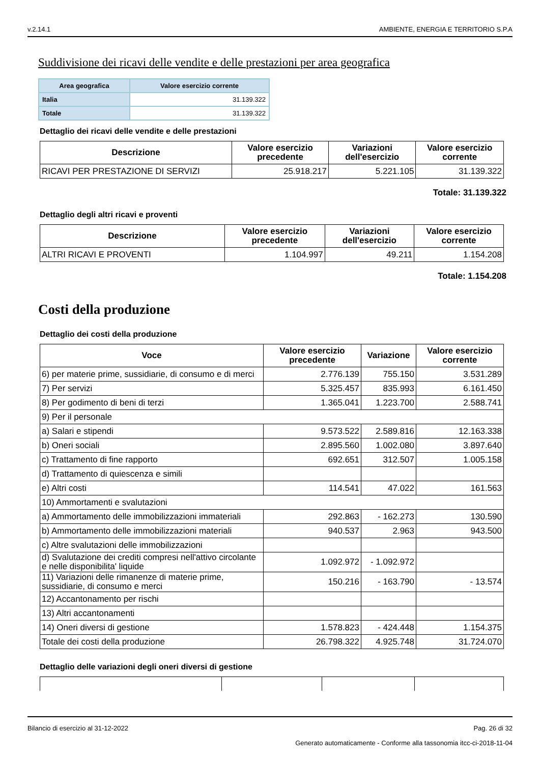v.2.14.1 AMBIENTE, ENERGIA E TERRITORIO S.P.A
Suddivisione dei ricavi delle vendite e delle prestazioni per area geografica
| Area geografica | Valore esercizio corrente |
| --- | --- |
| Italia | 31.139.322 |
| Totale | 31.139.322 |
Dettaglio dei ricavi delle vendite e delle prestazioni
| Descrizione | Valore esercizio precedente | Variazioni dell'esercizio | Valore esercizio corrente |
| --- | --- | --- | --- |
| RICAVI PER PRESTAZIONE DI SERVIZI | 25.918.217 | 5.221.105 | 31.139.322 |
Totale: 31.139.322
Dettaglio degli altri ricavi e proventi
| Descrizione | Valore esercizio precedente | Variazioni dell'esercizio | Valore esercizio corrente |
| --- | --- | --- | --- |
| ALTRI RICAVI E PROVENTI | 1.104.997 | 49.211 | 1.154.208 |
Totale: 1.154.208
Costi della produzione
Dettaglio dei costi della produzione
| Voce | Valore esercizio precedente | Variazione | Valore esercizio corrente |
| --- | --- | --- | --- |
| 6) per materie prime, sussidiarie, di consumo e di merci | 2.776.139 | 755.150 | 3.531.289 |
| 7) Per servizi | 5.325.457 | 835.993 | 6.161.450 |
| 8) Per godimento di beni di terzi | 1.365.041 | 1.223.700 | 2.588.741 |
| 9) Per il personale | | | |
| a) Salari e stipendi | 9.573.522 | 2.589.816 | 12.163.338 |
| b) Oneri sociali | 2.895.560 | 1.002.080 | 3.897.640 |
| c) Trattamento di fine rapporto | 692.651 | 312.507 | 1.005.158 |
| d) Trattamento di quiescenza e simili | | | |
| e) Altri costi | 114.541 | 47.022 | 161.563 |
| 10) Ammortamenti e svalutazioni | | | |
| a) Ammortamento delle immobilizzazioni immateriali | 292.863 | - 162.273 | 130.590 |
| b) Ammortamento delle immobilizzazioni materiali | 940.537 | 2.963 | 943.500 |
| c) Altre svalutazioni delle immobilizzazioni | | | |
| d) Svalutazione dei crediti compresi nell'attivo circolante e nelle disponibilita' liquide | 1.092.972 | - 1.092.972 | |
| 11) Variazioni delle rimanenze di materie prime, sussidiarie, di consumo e merci | 150.216 | - 163.790 | - 13.574 |
| 12) Accantonamento per rischi | | | |
| 13) Altri accantonamenti | | | |
| 14) Oneri diversi di gestione | 1.578.823 | - 424.448 | 1.154.375 |
| Totale dei costi della produzione | 26.798.322 | 4.925.748 | 31.724.070 |
Dettaglio delle variazioni degli oneri diversi di gestione
Bilancio di esercizio al 31-12-2022 Pag. 26 di 32
Generato automaticamente - Conforme alla tassonomia itcc-ci-2018-11-04